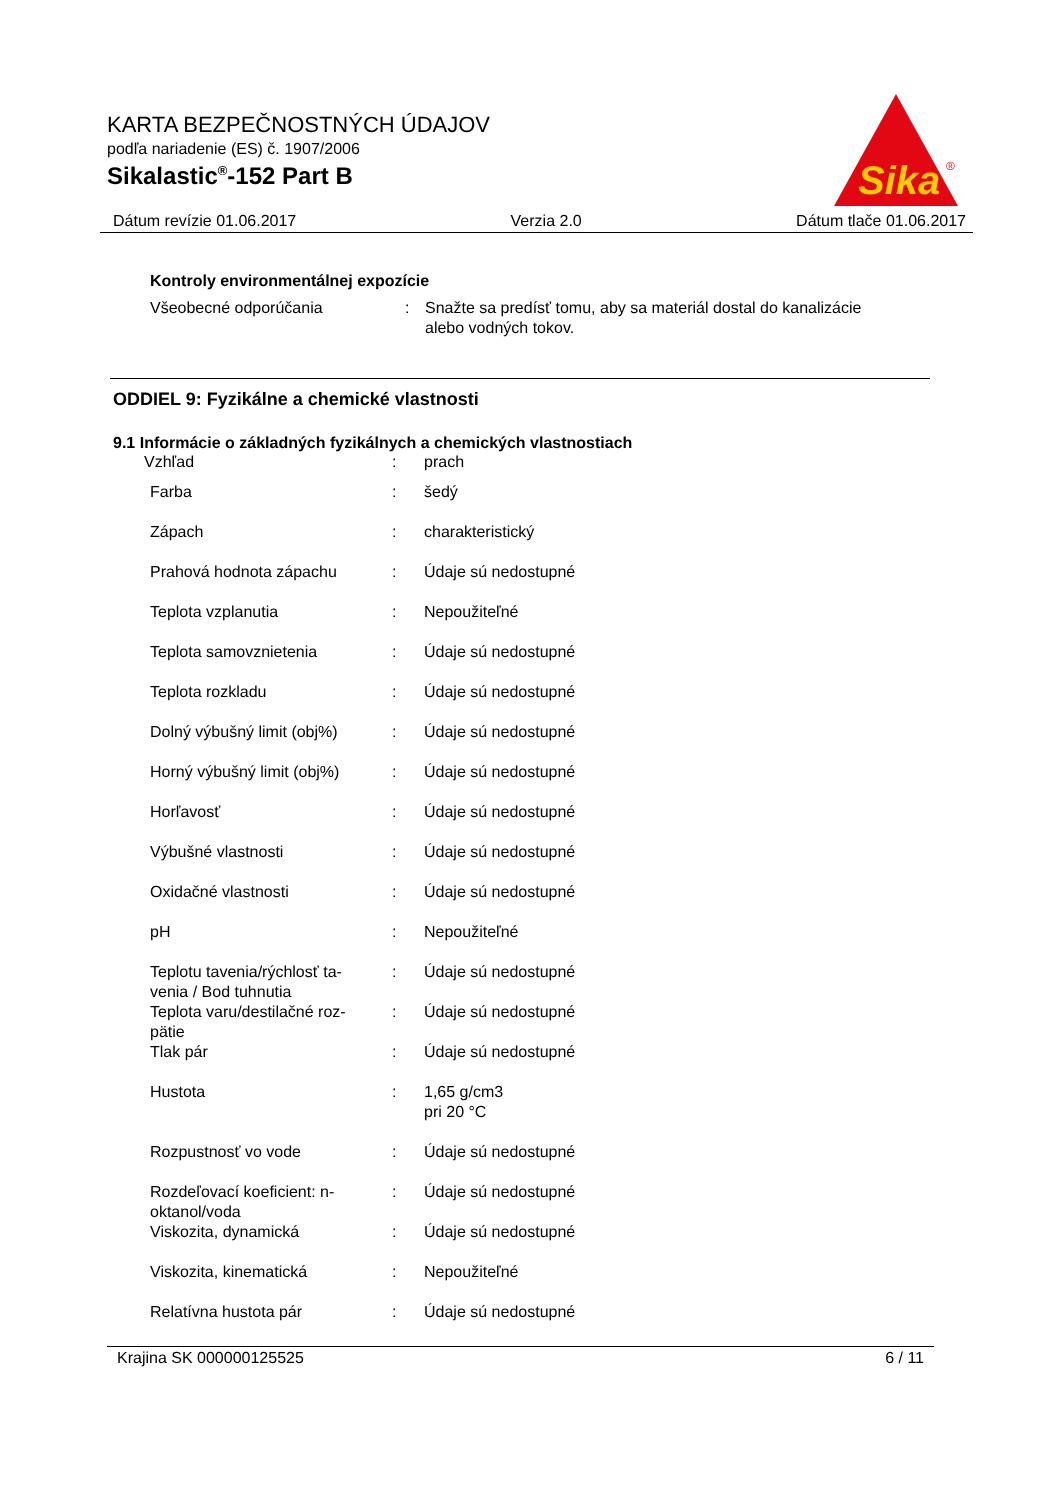KARTA BEZPEČNOSTNÝCH ÚDAJOV
podľa nariadenie (ES) č. 1907/2006
Sikalastic<sup>®</sup>-152 Part B
Sika
®
Dátum revízie 01.06.2017 Verzia 2.0 Dátum tlače 01.06.2017
Kontroly environmentálnej expozície
| Všeobecné odporúčania | : | Snažte sa predísť tomu, aby sa materiál dostal do kanalizácie alebo vodných tokov. |
ODDIEL 9: Fyzikálne a chemické vlastnosti
9.1 Informácie o základných fyzikálnych a chemických vlastnostiach
| Vzhľad | : | prach |
| Farba | : | šedý |
| Zápach | : | charakteristický |
| Prahová hodnota zápachu | : | Údaje sú nedostupné |
| Teplota vzplanutia | : | Nepoužiteľné |
| Teplota samovznietenia | : | Údaje sú nedostupné |
| Teplota rozkladu | : | Údaje sú nedostupné |
| Dolný výbušný limit (obj%) | : | Údaje sú nedostupné |
| Horný výbušný limit (obj%) | : | Údaje sú nedostupné |
| Horľavosť | : | Údaje sú nedostupné |
| Výbušné vlastnosti | : | Údaje sú nedostupné |
| Oxidačné vlastnosti | : | Údaje sú nedostupné |
| pH | : | Nepoužiteľné |
| Teplotu tavenia/rýchlosť ta- venia / Bod tuhnutia | : | Údaje sú nedostupné |
| Teplota varu/destilačné roz- pätie | : | Údaje sú nedostupné |
| Tlak pár | : | Údaje sú nedostupné |
| Hustota | : | 1,65 g/cm3 pri 20 °C |
| Rozpustnosť vo vode | : | Údaje sú nedostupné |
| Rozdeľovací koeficient: n- oktanol/voda | : | Údaje sú nedostupné |
| Viskozita, dynamická | : | Údaje sú nedostupné |
| Viskozita, kinematická | : | Nepoužiteľné |
| Relatívna hustota pár | : | Údaje sú nedostupné |
Krajina SK 000000125525 6 / 11